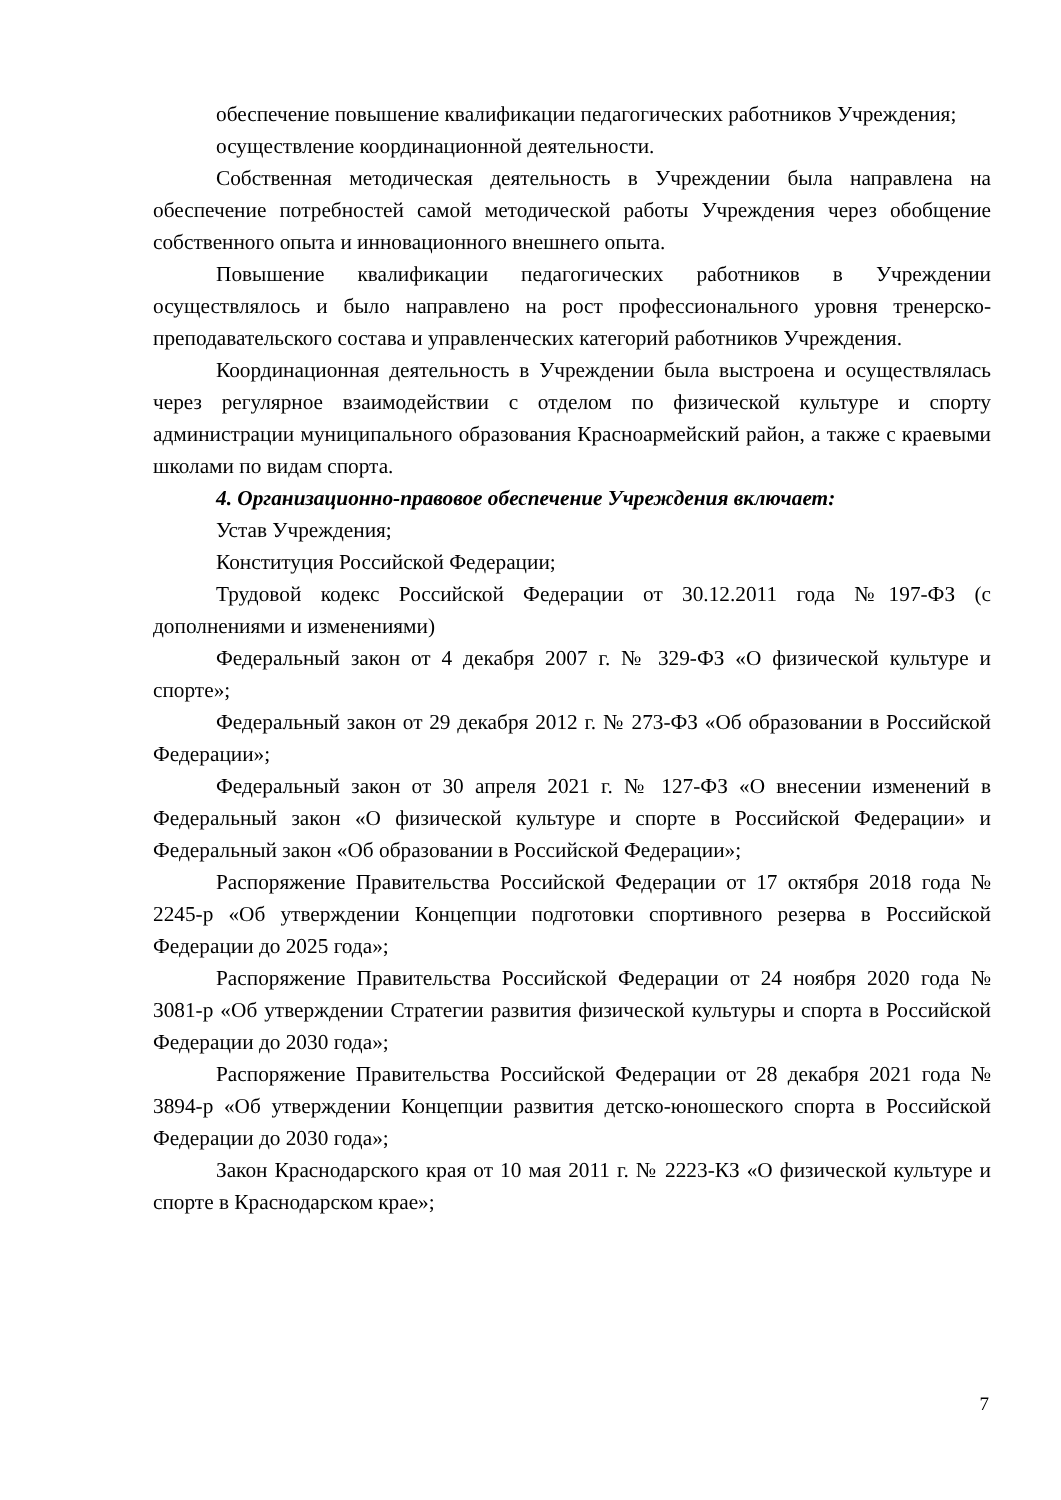обеспечение повышение квалификации педагогических работников Учреждения;
осуществление координационной деятельности.
Собственная методическая деятельность в Учреждении была направлена на обеспечение потребностей самой методической работы Учреждения через обобщение собственного опыта и инновационного внешнего опыта.
Повышение квалификации педагогических работников в Учреждении осуществлялось и было направлено на рост профессионального уровня тренерско-преподавательского состава и управленческих категорий работников Учреждения.
Координационная деятельность в Учреждении была выстроена и осуществлялась через регулярное взаимодействии с отделом по физической культуре и спорту администрации муниципального образования Красноармейский район, а также с краевыми школами по видам спорта.
4. Организационно-правовое обеспечение Учреждения включает:
Устав Учреждения;
Конституция Российской Федерации;
Трудовой кодекс Российской Федерации от 30.12.2011 года №197-ФЗ (с дополнениями и изменениями)
Федеральный закон от 4 декабря 2007 г. № 329-ФЗ «О физической культуре и спорте»;
Федеральный закон от 29 декабря 2012 г. № 273-ФЗ «Об образовании в Российской Федерации»;
Федеральный закон от 30 апреля 2021 г. № 127-ФЗ «О внесении изменений в Федеральный закон «О физической культуре и спорте в Российской Федерации» и Федеральный закон «Об образовании в Российской Федерации»;
Распоряжение Правительства Российской Федерации от 17 октября 2018 года № 2245-р «Об утверждении Концепции подготовки спортивного резерва в Российской Федерации до 2025 года»;
Распоряжение Правительства Российской Федерации от 24 ноября 2020 года № 3081-р «Об утверждении Стратегии развития физической культуры и спорта в Российской Федерации до 2030 года»;
Распоряжение Правительства Российской Федерации от 28 декабря 2021 года № 3894-р «Об утверждении Концепции развития детско-юношеского спорта в Российской Федерации до 2030 года»;
Закон Краснодарского края от 10 мая 2011 г. № 2223-КЗ «О физической культуре и спорте в Краснодарском крае»;
7